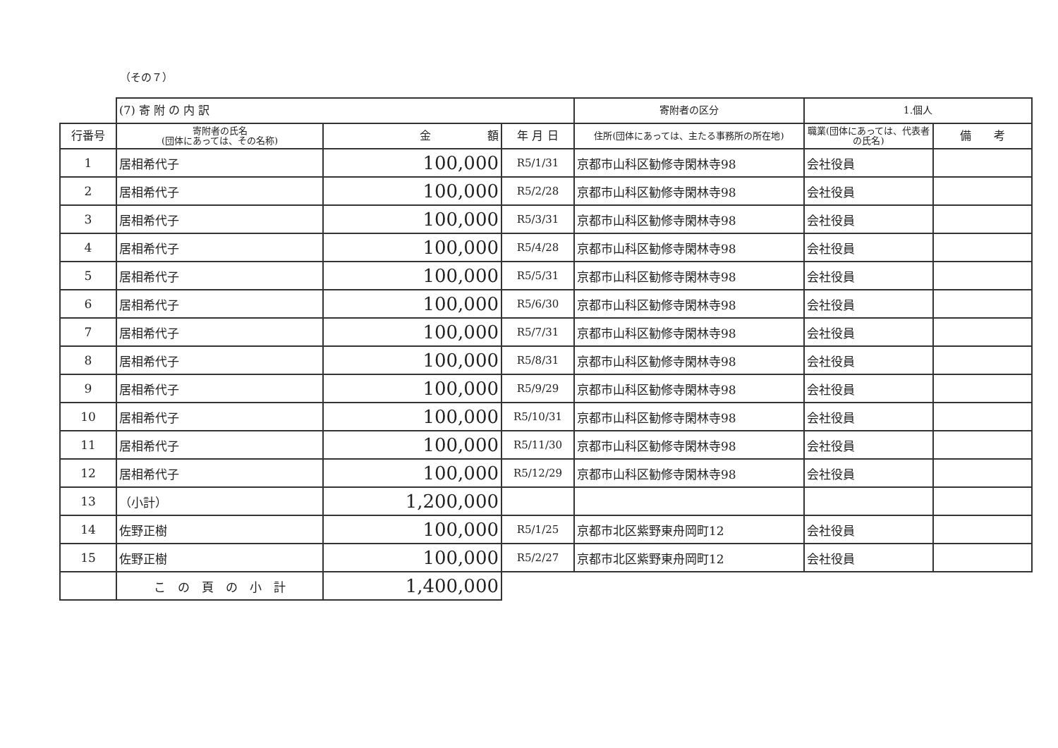（その７）
| | (7) 寄 附 の 内 訳 | | | 寄附者の区分 | 1.個人 | |
| --- | --- | --- | --- | --- | --- | --- |
| 行番号 | 寄附者の氏名 (団体にあっては、その名称) | 金 額 | 年 月 日 | 住所(団体にあっては、主たる事務所の所在地) | 職業(団体にあっては、代表者の氏名) | 備 考 |
| 1 | 居相希代子 | 100,000 | R5/1/31 | 京都市山科区勧修寺閑林寺98 | 会社役員 | |
| 2 | 居相希代子 | 100,000 | R5/2/28 | 京都市山科区勧修寺閑林寺98 | 会社役員 | |
| 3 | 居相希代子 | 100,000 | R5/3/31 | 京都市山科区勧修寺閑林寺98 | 会社役員 | |
| 4 | 居相希代子 | 100,000 | R5/4/28 | 京都市山科区勧修寺閑林寺98 | 会社役員 | |
| 5 | 居相希代子 | 100,000 | R5/5/31 | 京都市山科区勧修寺閑林寺98 | 会社役員 | |
| 6 | 居相希代子 | 100,000 | R5/6/30 | 京都市山科区勧修寺閑林寺98 | 会社役員 | |
| 7 | 居相希代子 | 100,000 | R5/7/31 | 京都市山科区勧修寺閑林寺98 | 会社役員 | |
| 8 | 居相希代子 | 100,000 | R5/8/31 | 京都市山科区勧修寺閑林寺98 | 会社役員 | |
| 9 | 居相希代子 | 100,000 | R5/9/29 | 京都市山科区勧修寺閑林寺98 | 会社役員 | |
| 10 | 居相希代子 | 100,000 | R5/10/31 | 京都市山科区勧修寺閑林寺98 | 会社役員 | |
| 11 | 居相希代子 | 100,000 | R5/11/30 | 京都市山科区勧修寺閑林寺98 | 会社役員 | |
| 12 | 居相希代子 | 100,000 | R5/12/29 | 京都市山科区勧修寺閑林寺98 | 会社役員 | |
| 13 | （小計） | 1,200,000 | | | | |
| 14 | 佐野正樹 | 100,000 | R5/1/25 | 京都市北区紫野東舟岡町12 | 会社役員 | |
| 15 | 佐野正樹 | 100,000 | R5/2/27 | 京都市北区紫野東舟岡町12 | 会社役員 | |
| | こ の 頁 の 小 計 | 1,400,000 | | | | |